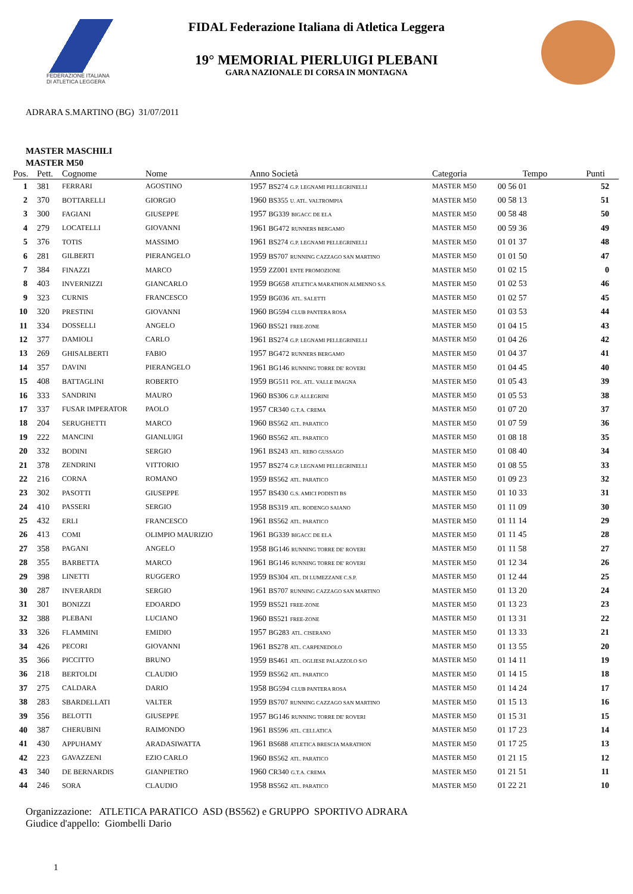FEDERAZIONE ITALIANA
DI ATLETICA LEGGERA
FIDAL Federazione Italiana di Atletica Leggera
19° MEMORIAL PIERLUIGI PLEBANI
GARA NAZIONALE DI CORSA IN MONTAGNA
ADRARA S.MARTINO (BG) 31/07/2011
MASTER MASCHILI
MASTER M50
| Pos. | Pett. | Cognome | Nome | Anno Società | Categoria | Tempo | Punti |
| --- | --- | --- | --- | --- | --- | --- | --- |
| 1 | 381 | FERRARI | AGOSTINO | 1957 BS274 G.P. LEGNAMI PELLEGRINELLI | MASTER M50 | 00 56 01 | 52 |
| 2 | 370 | BOTTARELLI | GIORGIO | 1960 BS355 U. ATL. VALTROMPIA | MASTER M50 | 00 58 13 | 51 |
| 3 | 300 | FAGIANI | GIUSEPPE | 1957 BG339 BIGACC DE ELA | MASTER M50 | 00 58 48 | 50 |
| 4 | 279 | LOCATELLI | GIOVANNI | 1961 BG472 RUNNERS BERGAMO | MASTER M50 | 00 59 36 | 49 |
| 5 | 376 | TOTIS | MASSIMO | 1961 BS274 G.P. LEGNAMI PELLEGRINELLI | MASTER M50 | 01 01 37 | 48 |
| 6 | 281 | GILBERTI | PIERANGELO | 1959 BS707 RUNNING CAZZAGO SAN MARTINO | MASTER M50 | 01 01 50 | 47 |
| 7 | 384 | FINAZZI | MARCO | 1959 ZZ001 ENTE PROMOZIONE | MASTER M50 | 01 02 15 | 0 |
| 8 | 403 | INVERNIZZI | GIANCARLO | 1959 BG658 ATLETICA MARATHON ALMENNO S.S. | MASTER M50 | 01 02 53 | 46 |
| 9 | 323 | CURNIS | FRANCESCO | 1959 BG036 ATL. SALETTI | MASTER M50 | 01 02 57 | 45 |
| 10 | 320 | PRESTINI | GIOVANNI | 1960 BG594 CLUB PANTERA ROSA | MASTER M50 | 01 03 53 | 44 |
| 11 | 334 | DOSSELLI | ANGELO | 1960 BS521 FREE-ZONE | MASTER M50 | 01 04 15 | 43 |
| 12 | 377 | DAMIOLI | CARLO | 1961 BS274 G.P. LEGNAMI PELLEGRINELLI | MASTER M50 | 01 04 26 | 42 |
| 13 | 269 | GHISALBERTI | FABIO | 1957 BG472 RUNNERS BERGAMO | MASTER M50 | 01 04 37 | 41 |
| 14 | 357 | DAVINI | PIERANGELO | 1961 BG146 RUNNING TORRE DE' ROVERI | MASTER M50 | 01 04 45 | 40 |
| 15 | 408 | BATTAGLINI | ROBERTO | 1959 BG511 POL. ATL. VALLE IMAGNA | MASTER M50 | 01 05 43 | 39 |
| 16 | 333 | SANDRINI | MAURO | 1960 BS306 G.P. ALLEGRINI | MASTER M50 | 01 05 53 | 38 |
| 17 | 337 | FUSAR IMPERATOR | PAOLO | 1957 CR340 G.T.A. CREMA | MASTER M50 | 01 07 20 | 37 |
| 18 | 204 | SERUGHETTI | MARCO | 1960 BS562 ATL. PARATICO | MASTER M50 | 01 07 59 | 36 |
| 19 | 222 | MANCINI | GIANLUIGI | 1960 BS562 ATL. PARATICO | MASTER M50 | 01 08 18 | 35 |
| 20 | 332 | BODINI | SERGIO | 1961 BS243 ATL. REBO GUSSAGO | MASTER M50 | 01 08 40 | 34 |
| 21 | 378 | ZENDRINI | VITTORIO | 1957 BS274 G.P. LEGNAMI PELLEGRINELLI | MASTER M50 | 01 08 55 | 33 |
| 22 | 216 | CORNA | ROMANO | 1959 BS562 ATL. PARATICO | MASTER M50 | 01 09 23 | 32 |
| 23 | 302 | PASOTTI | GIUSEPPE | 1957 BS430 G.S. AMICI PODISTI BS | MASTER M50 | 01 10 33 | 31 |
| 24 | 410 | PASSERI | SERGIO | 1958 BS319 ATL. RODENGO SAIANO | MASTER M50 | 01 11 09 | 30 |
| 25 | 432 | ERLI | FRANCESCO | 1961 BS562 ATL. PARATICO | MASTER M50 | 01 11 14 | 29 |
| 26 | 413 | COMI | OLIMPIO MAURIZIO | 1961 BG339 BIGACC DE ELA | MASTER M50 | 01 11 45 | 28 |
| 27 | 358 | PAGANI | ANGELO | 1958 BG146 RUNNING TORRE DE' ROVERI | MASTER M50 | 01 11 58 | 27 |
| 28 | 355 | BARBETTA | MARCO | 1961 BG146 RUNNING TORRE DE' ROVERI | MASTER M50 | 01 12 34 | 26 |
| 29 | 398 | LINETTI | RUGGERO | 1959 BS304 ATL. DI LUMEZZANE C.S.P. | MASTER M50 | 01 12 44 | 25 |
| 30 | 287 | INVERARDI | SERGIO | 1961 BS707 RUNNING CAZZAGO SAN MARTINO | MASTER M50 | 01 13 20 | 24 |
| 31 | 301 | BONIZZI | EDOARDO | 1959 BS521 FREE-ZONE | MASTER M50 | 01 13 23 | 23 |
| 32 | 388 | PLEBANI | LUCIANO | 1960 BS521 FREE-ZONE | MASTER M50 | 01 13 31 | 22 |
| 33 | 326 | FLAMMINI | EMIDIO | 1957 BG283 ATL. CISERANO | MASTER M50 | 01 13 33 | 21 |
| 34 | 426 | PECORI | GIOVANNI | 1961 BS278 ATL. CARPENEDOLO | MASTER M50 | 01 13 55 | 20 |
| 35 | 366 | PICCITTO | BRUNO | 1959 BS461 ATL. OGLIESE PALAZZOLO S/O | MASTER M50 | 01 14 11 | 19 |
| 36 | 218 | BERTOLDI | CLAUDIO | 1959 BS562 ATL. PARATICO | MASTER M50 | 01 14 15 | 18 |
| 37 | 275 | CALDARA | DARIO | 1958 BG594 CLUB PANTERA ROSA | MASTER M50 | 01 14 24 | 17 |
| 38 | 283 | SBARDELLATI | VALTER | 1959 BS707 RUNNING CAZZAGO SAN MARTINO | MASTER M50 | 01 15 13 | 16 |
| 39 | 356 | BELOTTI | GIUSEPPE | 1957 BG146 RUNNING TORRE DE' ROVERI | MASTER M50 | 01 15 31 | 15 |
| 40 | 387 | CHERUBINI | RAIMONDO | 1961 BS596 ATL. CELLATICA | MASTER M50 | 01 17 23 | 14 |
| 41 | 430 | APPUHAMY | ARADASIWATTA | 1961 BS688 ATLETICA BRESCIA MARATHON | MASTER M50 | 01 17 25 | 13 |
| 42 | 223 | GAVAZZENI | EZIO CARLO | 1960 BS562 ATL. PARATICO | MASTER M50 | 01 21 15 | 12 |
| 43 | 340 | DE BERNARDIS | GIANPIETRO | 1960 CR340 G.T.A. CREMA | MASTER M50 | 01 21 51 | 11 |
| 44 | 246 | SORA | CLAUDIO | 1958 BS562 ATL. PARATICO | MASTER M50 | 01 22 21 | 10 |
Organizzazione: ATLETICA PARATICO ASD (BS562) e GRUPPO SPORTIVO ADRARA
Giudice d'appello: Giombelli Dario
1